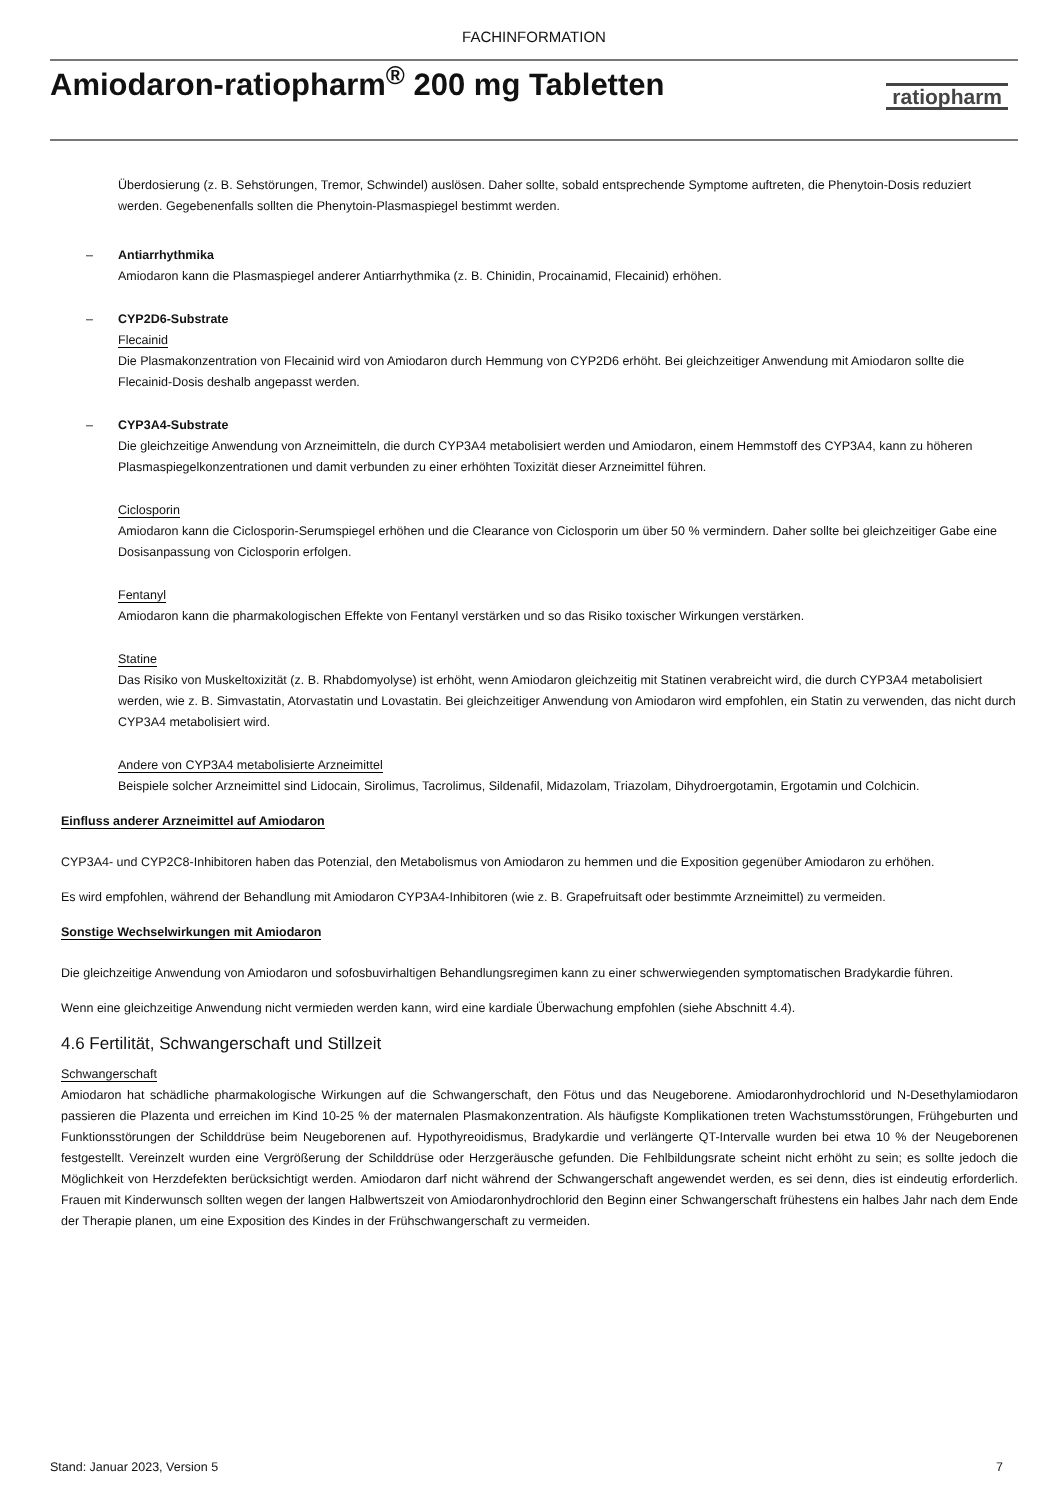FACHINFORMATION
Amiodaron-ratiopharm<sup>®</sup> 200 mg Tabletten
ratiopharm
Überdosierung (z. B. Sehstörungen, Tremor, Schwindel) auslösen. Daher sollte, sobald entsprechende Symptome auftreten, die Phenytoin-Dosis reduziert werden. Gegebenenfalls sollten die Phenytoin-Plasmaspiegel bestimmt werden.
– Antiarrhythmika
Amiodaron kann die Plasmaspiegel anderer Antiarrhythmika (z. B. Chinidin, Procainamid, Flecainid) erhöhen.
– CYP2D6-Substrate
Flecainid
Die Plasmakonzentration von Flecainid wird von Amiodaron durch Hemmung von CYP2D6 erhöht. Bei gleichzeitiger Anwendung mit Amiodaron sollte die Flecainid-Dosis deshalb angepasst werden.
– CYP3A4-Substrate
Die gleichzeitige Anwendung von Arzneimitteln, die durch CYP3A4 metabolisiert werden und Amiodaron, einem Hemmstoff des CYP3A4, kann zu höheren Plasmaspiegelkonzentrationen und damit verbunden zu einer erhöhten Toxizität dieser Arzneimittel führen.
Ciclosporin
Amiodaron kann die Ciclosporin-Serumspiegel erhöhen und die Clearance von Ciclosporin um über 50 % vermindern. Daher sollte bei gleichzeitiger Gabe eine Dosisanpassung von Ciclosporin erfolgen.
Fentanyl
Amiodaron kann die pharmakologischen Effekte von Fentanyl verstärken und so das Risiko toxischer Wirkungen verstärken.
Statine
Das Risiko von Muskeltoxizität (z. B. Rhabdomyolyse) ist erhöht, wenn Amiodaron gleichzeitig mit Statinen verabreicht wird, die durch CYP3A4 metabolisiert werden, wie z. B. Simvastatin, Atorvastatin und Lovastatin. Bei gleichzeitiger Anwendung von Amiodaron wird empfohlen, ein Statin zu verwenden, das nicht durch CYP3A4 metabolisiert wird.
Andere von CYP3A4 metabolisierte Arzneimittel
Beispiele solcher Arzneimittel sind Lidocain, Sirolimus, Tacrolimus, Sildenafil, Midazolam, Triazolam, Dihydroergotamin, Ergotamin und Colchicin.
Einfluss anderer Arzneimittel auf Amiodaron
CYP3A4- und CYP2C8-Inhibitoren haben das Potenzial, den Metabolismus von Amiodaron zu hemmen und die Exposition gegenüber Amiodaron zu erhöhen.
Es wird empfohlen, während der Behandlung mit Amiodaron CYP3A4-Inhibitoren (wie z. B. Grapefruitsaft oder bestimmte Arzneimittel) zu vermeiden.
Sonstige Wechselwirkungen mit Amiodaron
Die gleichzeitige Anwendung von Amiodaron und sofosbuvirhaltigen Behandlungsregimen kann zu einer schwerwiegenden symptomatischen Bradykardie führen.
Wenn eine gleichzeitige Anwendung nicht vermieden werden kann, wird eine kardiale Überwachung empfohlen (siehe Abschnitt 4.4).
4.6 Fertilität, Schwangerschaft und Stillzeit
Schwangerschaft
Amiodaron hat schädliche pharmakologische Wirkungen auf die Schwangerschaft, den Fötus und das Neugeborene. Amiodaronhydrochlorid und N-Desethylamiodaron passieren die Plazenta und erreichen im Kind 10-25 % der maternalen Plasmakonzentration. Als häufigste Komplikationen treten Wachstumsstörungen, Frühgeburten und Funktionsstörungen der Schilddrüse beim Neugeborenen auf. Hypothyreoidismus, Bradykardie und verlängerte QT-Intervalle wurden bei etwa 10 % der Neugeborenen festgestellt. Vereinzelt wurden eine Vergrößerung der Schilddrüse oder Herzgeräusche gefunden. Die Fehlbildungsrate scheint nicht erhöht zu sein; es sollte jedoch die Möglichkeit von Herzdefekten berücksichtigt werden. Amiodaron darf nicht während der Schwangerschaft angewendet werden, es sei denn, dies ist eindeutig erforderlich. Frauen mit Kinderwunsch sollten wegen der langen Halbwertszeit von Amiodaronhydrochlorid den Beginn einer Schwangerschaft frühestens ein halbes Jahr nach dem Ende der Therapie planen, um eine Exposition des Kindes in der Frühschwangerschaft zu vermeiden.
Stand: Januar 2023, Version 5 7